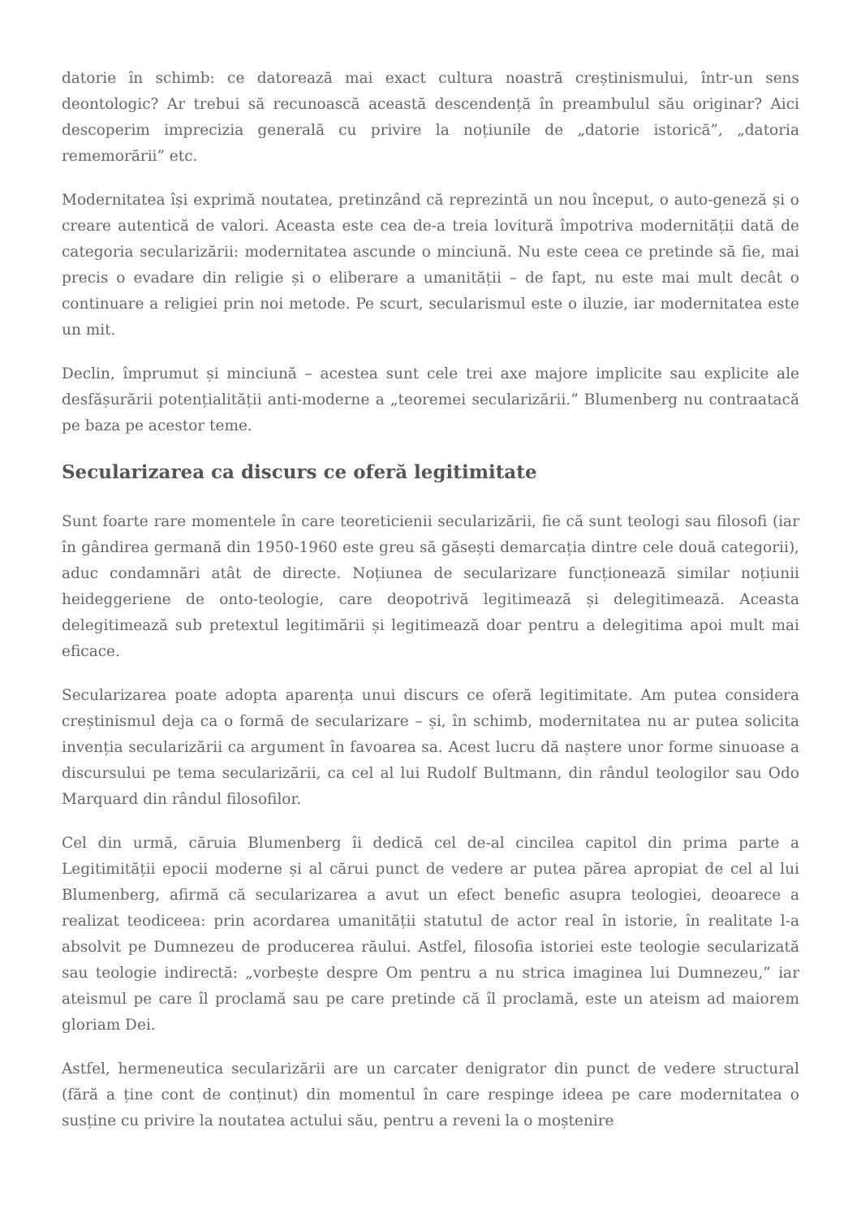datorie în schimb: ce datorează mai exact cultura noastră creștinismului, într-un sens deontologic? Ar trebui să recunoască această descendență în preambulul său originar? Aici descoperim imprecizia generală cu privire la noțiunile de „datorie istorică”, „datoria rememorării” etc.
Modernitatea își exprimă noutatea, pretinzând că reprezintă un nou început, o auto-geneză și o creare autentică de valori. Aceasta este cea de-a treia lovitură împotriva modernității dată de categoria secularizării: modernitatea ascunde o minciună. Nu este ceea ce pretinde să fie, mai precis o evadare din religie și o eliberare a umanității – de fapt, nu este mai mult decât o continuare a religiei prin noi metode. Pe scurt, secularismul este o iluzie, iar modernitatea este un mit.
Declin, împrumut și minciună – acestea sunt cele trei axe majore implicite sau explicite ale desfășurării potențialității anti-moderne a „teoremei secularizării.” Blumenberg nu contraatacă pe baza pe acestor teme.
Secularizarea ca discurs ce oferă legitimitate
Sunt foarte rare momentele în care teoreticienii secularizării, fie că sunt teologi sau filosofi (iar în gândirea germană din 1950-1960 este greu să găsești demarcația dintre cele două categorii), aduc condamnări atât de directe. Noțiunea de secularizare funcționează similar noțiunii heideggeriene de onto-teologie, care deopotrivă legitimează și delegitimează. Aceasta delegitimează sub pretextul legitimării și legitimează doar pentru a delegitima apoi mult mai eficace.
Secularizarea poate adopta aparența unui discurs ce oferă legitimitate. Am putea considera creștinismul deja ca o formă de secularizare – și, în schimb, modernitatea nu ar putea solicita invenția secularizării ca argument în favoarea sa. Acest lucru dă naștere unor forme sinuoase a discursului pe tema secularizării, ca cel al lui Rudolf Bultmann, din rândul teologilor sau Odo Marquard din rândul filosofilor.
Cel din urmă, căruia Blumenberg îi dedică cel de-al cincilea capitol din prima parte a Legitimității epocii moderne și al cărui punct de vedere ar putea părea apropiat de cel al lui Blumenberg, afirmă că secularizarea a avut un efect benefic asupra teologiei, deoarece a realizat teodiceea: prin acordarea umanității statutul de actor real în istorie, în realitate l-a absolvit pe Dumnezeu de producerea răului. Astfel, filosofia istoriei este teologie secularizată sau teologie indirectă: „vorbește despre Om pentru a nu strica imaginea lui Dumnezeu,” iar ateismul pe care îl proclamă sau pe care pretinde că îl proclamă, este un ateism ad maiorem gloriam Dei.
Astfel, hermeneutica secularizării are un carcater denigrator din punct de vedere structural (fără a ține cont de conținut) din momentul în care respinge ideea pe care modernitatea o susține cu privire la noutatea actului său, pentru a reveni la o moștenire